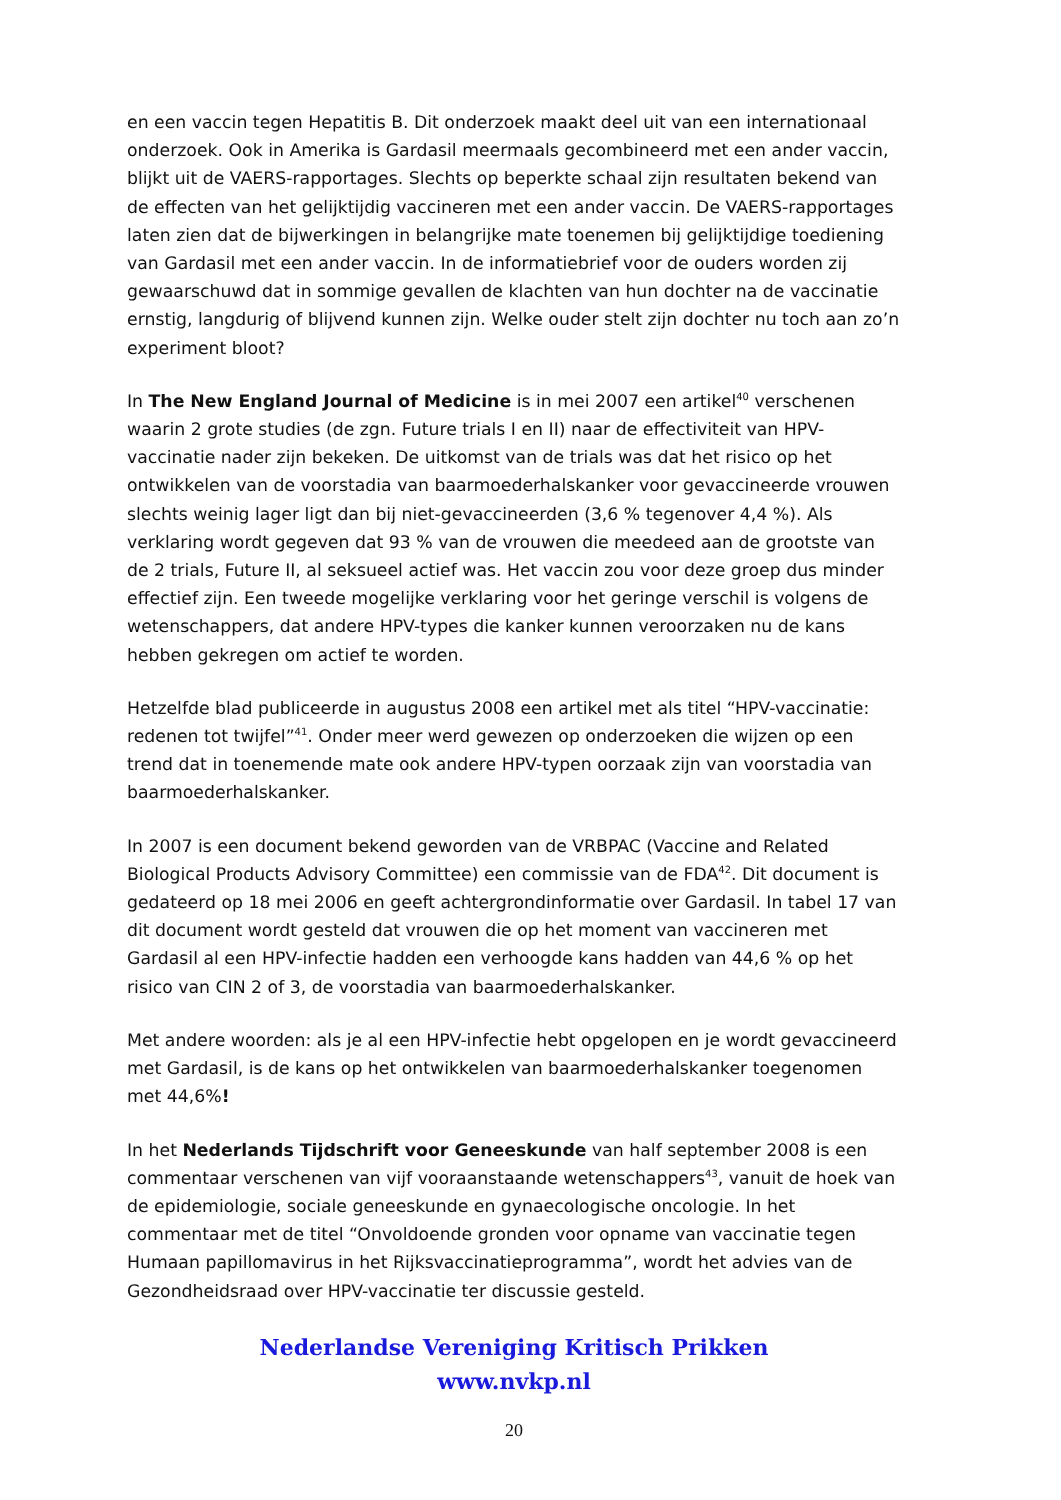en een vaccin tegen Hepatitis B. Dit onderzoek maakt deel uit van een internationaal onderzoek. Ook in Amerika is Gardasil meermaals gecombineerd met een ander vaccin, blijkt uit de VAERS-rapportages. Slechts op beperkte schaal zijn resultaten bekend van de effecten van het gelijktijdig vaccineren met een ander vaccin. De VAERS-rapportages laten zien dat de bijwerkingen in belangrijke mate toenemen bij gelijktijdige toediening van Gardasil met een ander vaccin. In de informatiebrief voor de ouders worden zij gewaarschuwd dat in sommige gevallen de klachten van hun dochter na de vaccinatie ernstig, langdurig of blijvend kunnen zijn. Welke ouder stelt zijn dochter nu toch aan zo’n experiment bloot?
In The New England Journal of Medicine is in mei 2007 een artikel<sup>40</sup> verschenen waarin 2 grote studies (de zgn. Future trials I en II) naar de effectiviteit van HPV-vaccinatie nader zijn bekeken. De uitkomst van de trials was dat het risico op het ontwikkelen van de voorstadia van baarmoederhalskanker voor gevaccineerde vrouwen slechts weinig lager ligt dan bij niet-gevaccineerden (3,6 % tegenover 4,4 %). Als verklaring wordt gegeven dat 93 % van de vrouwen die meedeed aan de grootste van de 2 trials, Future II, al seksueel actief was. Het vaccin zou voor deze groep dus minder effectief zijn. Een tweede mogelijke verklaring voor het geringe verschil is volgens de wetenschappers, dat andere HPV-types die kanker kunnen veroorzaken nu de kans hebben gekregen om actief te worden.
Hetzelfde blad publiceerde in augustus 2008 een artikel met als titel “HPV-vaccinatie: redenen tot twijfel”<sup>41</sup>. Onder meer werd gewezen op onderzoeken die wijzen op een trend dat in toenemende mate ook andere HPV-typen oorzaak zijn van voorstadia van baarmoederhalskanker.
In 2007 is een document bekend geworden van de VRBPAC (Vaccine and Related Biological Products Advisory Committee) een commissie van de FDA<sup>42</sup>. Dit document is gedateerd op 18 mei 2006 en geeft achtergrondinformatie over Gardasil. In tabel 17 van dit document wordt gesteld dat vrouwen die op het moment van vaccineren met Gardasil al een HPV-infectie hadden een verhoogde kans hadden van 44,6 % op het risico van CIN 2 of 3, de voorstadia van baarmoederhalskanker.
Met andere woorden: als je al een HPV-infectie hebt opgelopen en je wordt gevaccineerd met Gardasil, is de kans op het ontwikkelen van baarmoederhalskanker toegenomen met 44,6%!
In het Nederlands Tijdschrift voor Geneeskunde van half september 2008 is een commentaar verschenen van vijf vooraanstaande wetenschappers<sup>43</sup>, vanuit de hoek van de epidemiologie, sociale geneeskunde en gynaecologische oncologie. In het commentaar met de titel “Onvoldoende gronden voor opname van vaccinatie tegen Humaan papillomavirus in het Rijksvaccinatieprogramma”, wordt het advies van de Gezondheidsraad over HPV-vaccinatie ter discussie gesteld.
Nederlandse Vereniging Kritisch Prikken
www.nvkp.nl
20